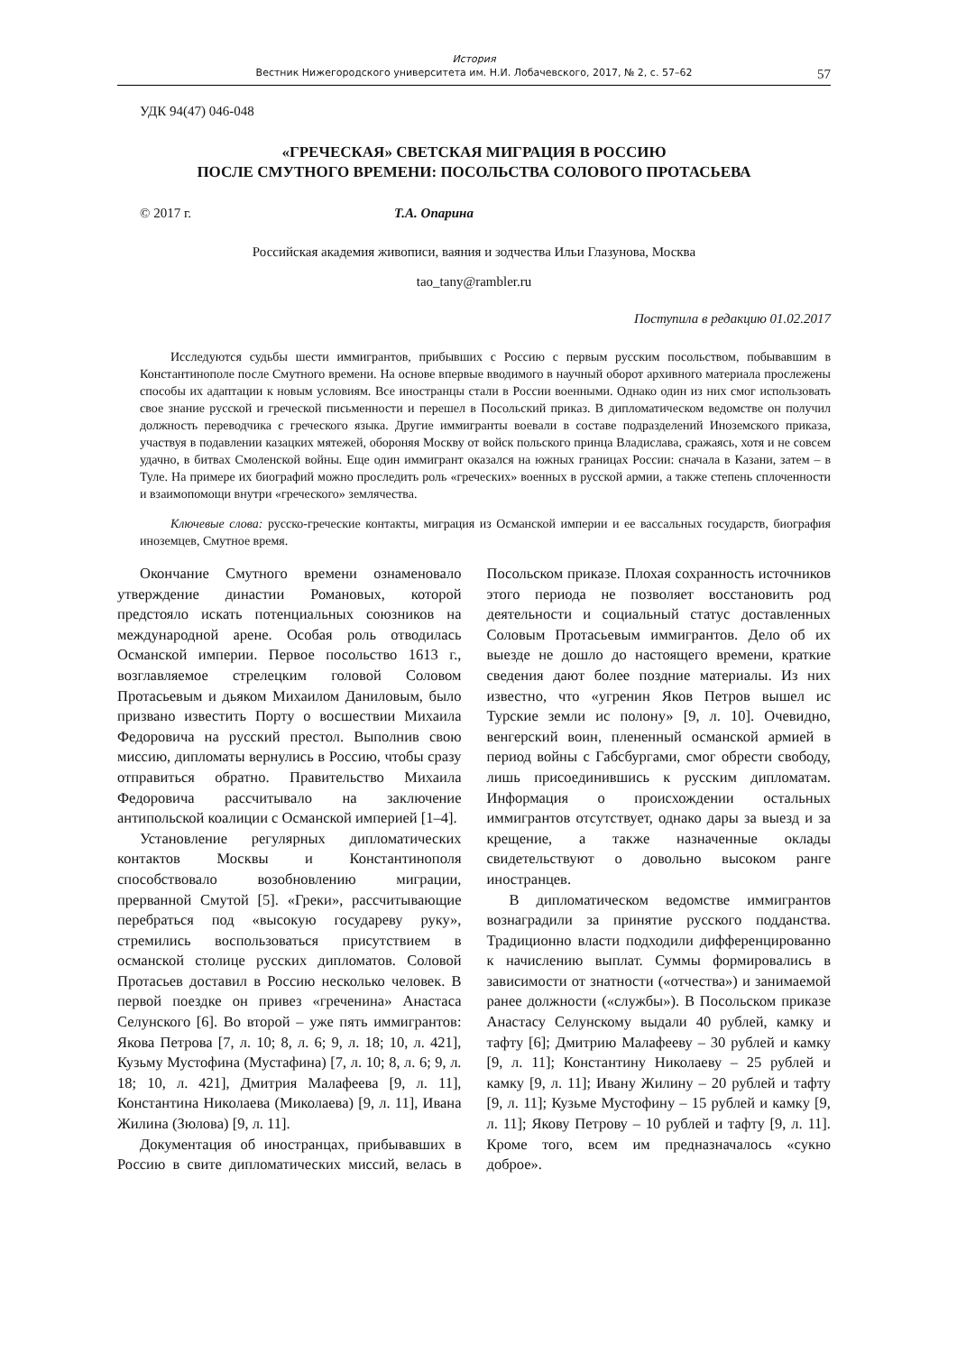История
Вестник Нижегородского университета им. Н.И. Лобачевского, 2017, № 2, с. 57–62
57
УДК 94(47) 046-048
«ГРЕЧЕСКАЯ» СВЕТСКАЯ МИГРАЦИЯ В РОССИЮ
ПОСЛЕ СМУТНОГО ВРЕМЕНИ: ПОСОЛЬСТВА СОЛОВОГО ПРОТАСЬЕВА
© 2017 г. Т.А. Опарина
Российская академия живописи, ваяния и зодчества Ильи Глазунова, Москва
tao_tany@rambler.ru
Поступила в редакцию 01.02.2017
Исследуются судьбы шести иммигрантов, прибывших с Россию с первым русским посольством, побывавшим в Константинополе после Смутного времени. На основе впервые вводимого в научный оборот архивного материала прослежены способы их адаптации к новым условиям. Все иностранцы стали в России военными. Однако один из них смог использовать свое знание русской и греческой письменности и перешел в Посольский приказ. В дипломатическом ведомстве он получил должность переводчика с греческого языка. Другие иммигранты воевали в составе подразделений Иноземского приказа, участвуя в подавлении казацких мятежей, обороняя Москву от войск польского принца Владислава, сражаясь, хотя и не совсем удачно, в битвах Смоленской войны. Еще один иммигрант оказался на южных границах России: сначала в Казани, затем – в Туле. На примере их биографий можно проследить роль «греческих» военных в русской армии, а также степень сплоченности и взаимопомощи внутри «греческого» землячества.
Ключевые слова: русско-греческие контакты, миграция из Османской империи и ее вассальных государств, биография иноземцев, Смутное время.
Окончание Смутного времени ознаменовало утверждение династии Романовых, которой предстояло искать потенциальных союзников на международной арене. Особая роль отводилась Османской империи. Первое посольство 1613 г., возглавляемое стрелецким головой Соловом Протасьевым и дьяком Михаилом Даниловым, было призвано известить Порту о восшествии Михаила Федоровича на русский престол. Выполнив свою миссию, дипломаты вернулись в Россию, чтобы сразу отправиться обратно. Правительство Михаила Федоровича рассчитывало на заключение антипольской коалиции с Османской империей [1–4].
Установление регулярных дипломатических контактов Москвы и Константинополя способствовало возобновлению миграции, прерванной Смутой [5]. «Греки», рассчитывающие перебраться под «высокую государеву руку», стремились воспользоваться присутствием в османской столице русских дипломатов. Соловой Протасьев доставил в Россию несколько человек. В первой поездке он привез «греченина» Анастаса Селунского [6]. Во второй – уже пять иммигрантов: Якова Петрова [7, л. 10; 8, л. 6; 9, л. 18; 10, л. 421], Кузьму Мустофина (Мустафина) [7, л. 10; 8, л. 6; 9, л. 18; 10, л. 421], Дмитрия Малафеева [9, л. 11], Константина Николаева (Миколаева) [9, л. 11], Ивана Жилина (Зюлова) [9, л. 11].
Документация об иностранцах, прибывавших в Россию в свите дипломатических миссий, велась в Посольском приказе. Плохая сохранность источников этого периода не позволяет восстановить род деятельности и социальный статус доставленных Соловым Протасьевым иммигрантов. Дело об их выезде не дошло до настоящего времени, краткие сведения дают более поздние материалы. Из них известно, что «угренин Яков Петров вышел ис Турские земли ис полону» [9, л. 10]. Очевидно, венгерский воин, плененный османской армией в период войны с Габсбургами, смог обрести свободу, лишь присоединившись к русским дипломатам. Информация о происхождении остальных иммигрантов отсутствует, однако дары за выезд и за крещение, а также назначенные оклады свидетельствуют о довольно высоком ранге иностранцев.
В дипломатическом ведомстве иммигрантов вознаградили за принятие русского подданства. Традиционно власти подходили дифференцированно к начислению выплат. Суммы формировались в зависимости от знатности («отчества») и занимаемой ранее должности («службы»). В Посольском приказе Анастасу Селунскому выдали 40 рублей, камку и тафту [6]; Дмитрию Малафееву – 30 рублей и камку [9, л. 11]; Константину Николаеву – 25 рублей и камку [9, л. 11]; Ивану Жилину – 20 рублей и тафту [9, л. 11]; Кузьме Мустофину – 15 рублей и камку [9, л. 11]; Якову Петрову – 10 рублей и тафту [9, л. 11]. Кроме того, всем им предназначалось «сукно доброе».